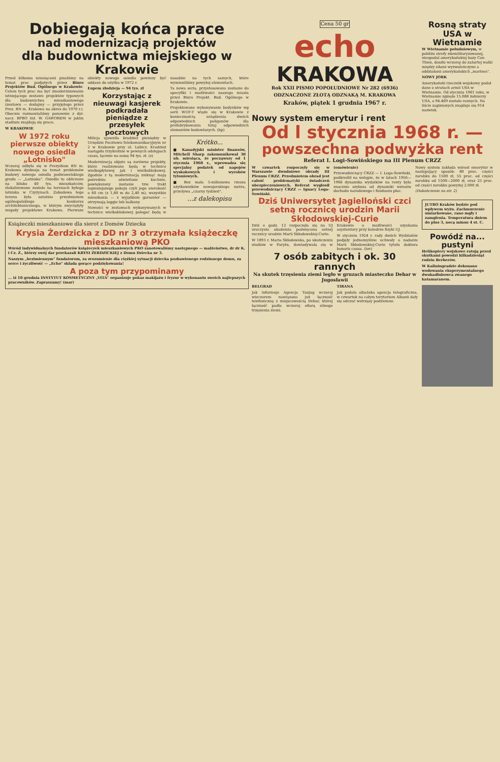Dobiegają końca prace
nad modernizacją projektów
dla budownictwa miejskiego w Krakowie
Przed kilkoma miesiącami pisaliśmy na temat prac podjętych przez Biuro Projektów Bud. Ogólnego w Krakowie. Celem tych prac ma być zmodernizowanie istniejącego zestawu projektów typowych dla budownictwa mieszkaniowego (zestawu — dodajmy — przyjętego przez Prez. RN m. Krakowa na okres do 1970 r.). Obecnie rozmawialiśmy ponownie z dyr. nacz. BPBO inż. W. GAWOREM w jakim stadium znajdują się prace.
W KRAKOWIE
W 1972 roku pierwsze obiekty nowego osiedla „Lotnisko"
Wczoraj odbyła się w Prezydium RN m. Krakowa dyskusja na temat problemów budowy nowego osiedla podwawelskiego grodu — „Lotniska". Osiedle to obliczone na blisko 40 tys. mieszkańców, zlokalizowane zostało na terenach byłego lotniska w Czyżynach. Zabudowa tego terenu była ostatnio przedmiotem ogólnopolskiego konkursu architektonicznego, w którym zwyciężyły zespoły projektowe Krakowa. Pierwsze obiekty nowego osiedla powinny być oddane do użytku w 1972 r.
Łupem złodzieja — 94 tys. zł
Korzystając z nieuwagi kasjerek podkradała pieniądze z przesyłek pocztowych
Milicja ujawniła kradzież pieniędzy w Urzędzie Pocztowo-Telekomunikacyjnym nr 2 w Krakowie przy ul. Lubicz. Kradzież nastąpiła trzykrotnie w pewnych odstępach czasu, łącznie na sumę 94 tys. zł. (z)
Modernizacją objęte są zarówno projekty, które realizowane będą w technice wielkopłytowej jak i wielkoblokowej. Zgodnie z tą modernizacją zniknąć mają pośrednio oświetlone kuchnie, powiększony zostanie tzw. trakt najmniejszego pokoju czyli jego szerokość o 60 cm (z 1,80 m do 2,40 m), wszystkie mieszkania — z wyjątkiem garsonier — otrzymają loggie lub balkony.
Nowości w zestawach wykonywanych w technice wielkoblokowej polegać będą w zasadzie na tych samych, które wymieniliśmy powyżej elementach.
Ta nowa seria, przystosowana zostanie do specyfiki i możliwości naszego miasta przez Biuro Projekt. Bud. Ogólnego w Krakowie.
Projektowane wykonywanie budynków wg serii WUF-T wiąże się w Krakowie z koniecznością urządzenia dwóch odpowiednich poligonów dla prefabrykowania tutaj odpowiednich elementów budowlanych. (bp)
Krótko...
■ Kanadyjski minister finansów, Mitchell Sharp zakomunikował 30 ub. miesiąca, że począwszy od 1 stycznia 1968 r., wprowadza się specjalny podatek od napojów wyskokowych i wyrobów tytoniowych.
■ Bez mała 5-milionowa rzesza użytkowników nowojorskiego metra, przeżywa „czarny tydzień".
...z dalekopisu
Książeczki mieszkaniowe dla sierot z Domów Dziecka
Krysia Żerdzicka z DD nr 3 otrzymała książeczkę mieszkaniową PKO
Wśród indywidualnych fundatorów książeczek mieszkaniowych PKO zanotowaliśmy następnego — małżeństwo, dr dr K. i Cz. Ż., którzy swój dar przekazali KRYSI ŻERDZICKIEJ z Domu Dziecka nr 3.
Naszym „bezimiennym" fundatorom, za zrozumienie dla ciężkiej sytuacji dziecka pozbawionego rodzinnego domu, za serce i życzliwość — „Echo" składa gorące podziękowania!
A poza tym przypominamy
... iż 10 grudnia INSTYTUT KOSMETYCZNY „VITA" organizuje pokaz makijażu i fryzur w wykonaniu swoich najlepszych pracowników. Zapraszamy! (mar)
Cena 50 gr
echo
KRAKOWA
Rok XXII PISMO POPOŁUDNIOWE Nr 282 (6936)
ODZNACZONE ZŁOTĄ ODZNAKĄ M. KRAKOWA
Kraków, piątek 1 grudnia 1967 r.
Rosną straty USA w Wietnamie
W Wietnamie południowym, w pobliżu strefy zdemilitaryzowanej, nieopodal amerykańskiej bazy Con Thien, doszło wczoraj do zażartej walki między siłami wyzwoleńczymi a oddziałami amerykańskich „marines".
NOWY JORK
Amerykański rzecznik wojskowy podał dane o stratach armii USA w Wietnamie. Od stycznia 1961 roku, w Wietnamie zginęło 15.088 żołnierzy USA, a 94.469 zostało rannych. Na liście zaginionych znajduje się 914 nazwisk.
Nowy system emerytur i rent
Od l stycznia 1968 r. —
powszechna podwyżka rent
Referat I. Logi-Sowińskiego na III Plenum CRZZ
W czwartek rozpoczęły się w Warszawie dwudniowe obrady III Plenum CRZZ. Przedmiotem obrad jest całość problematyki świadczeń ubezpieczeniowych. Referat wygłosił przewodniczący CRZZ — Ignacy Loga-Sowiński.
(omówienie)
Przewodniczący CRZZ — I. Loga-Sowiński, podkreślił na wstępie, że w latach 1956—1966 dynamika wydatków na renty była znacznie szybsza od dynamiki wzrostu dochodu narodowego i funduszu płac.
Nowy system zakłada wzrost emerytur w następujący sposób: 80 proc. części zarobku do 1500 zł, 55 proc. od części zarobku od 1500—2000 zł, oraz 25 proc. od części zarobku powyżej 2.000 zł.
(Dokończenie na str. 2)
Dziś Uniwersytet Jagielloński czci setną rocznicę urodzin Marii Skłodowskiej-Curie
Dziś o godz. 12 rozpoczęła się na UJ uroczysta akademia poświęcona setnej rocznicy urodzin Marii Skłodowskiej-Curie.
W 1893 r. Maria Skłodowska, po ukończeniu studiów w Paryżu, dowiadywała się w Krakowie o możliwości uzyskania asystentury przy katedrze fizyki UJ.
W styczniu 1924 r. rady dwóch Wydziałów podjęły jednomyślnie uchwały o nadaniu Marii Skłodowskiej-Curie tytułu doktora honoris causa. (lov)
7 osób zabitych i ok. 30 rannych
Na skutek trzęsienia ziemi legło w gruzach miasteczko Debar w Jugosławii
BELGRAD
Jak informuje Agencja Tanjug wczoraj wieczorem nawiązano już łączność telefoniczną z miejscowością Debar, której łączność padła wczoraj ofiarą silnego trzęsienia ziemi.
TIRANA
Jak podała albańska agencja telegraficzna, w czwartek na całym terytorium Albanii dały się odczuć wstrząsy podziemne.
JUTRO Kraków będzie pod wpływem wyżu. Zachmurzenie umiarkowane, rano mgły i zamglenia. Temperatura dniem do plus 3, nocą minus 4 st. C.
Powódź na... pustyni
Helikoptery wojskowe ratują przed skutkami powodzi kilkadziesiąt rodzin Berberów.
W Kaliningradzie dokonano wodowania eksperymentalnego dwukadłubowca zwanego katamaranem.